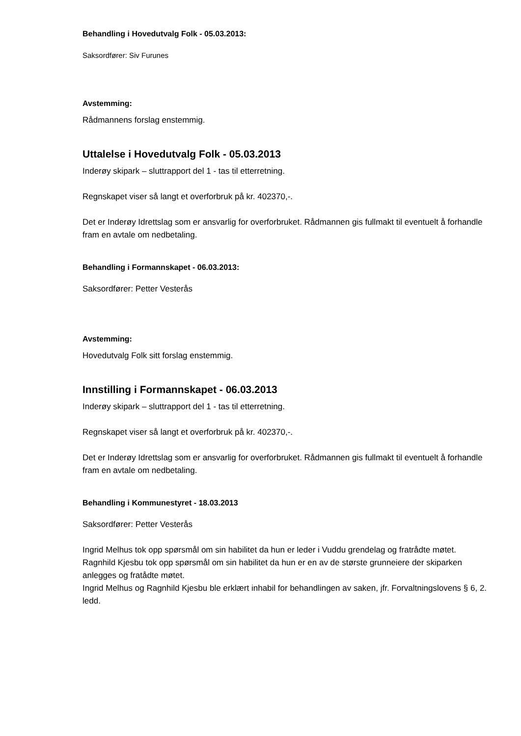Behandling i Hovedutvalg Folk - 05.03.2013:
Saksordfører: Siv Furunes
Avstemming:
Rådmannens forslag enstemmig.
Uttalelse i Hovedutvalg Folk - 05.03.2013
Inderøy skipark – sluttrapport del 1 - tas til etterretning.
Regnskapet viser så langt et overforbruk på kr. 402370,-.
Det er Inderøy Idrettslag som er ansvarlig for overforbruket. Rådmannen gis fullmakt til eventuelt å forhandle fram en avtale om nedbetaling.
Behandling i Formannskapet - 06.03.2013:
Saksordfører: Petter Vesterås
Avstemming:
Hovedutvalg Folk sitt forslag enstemmig.
Innstilling i Formannskapet - 06.03.2013
Inderøy skipark – sluttrapport del 1 - tas til etterretning.
Regnskapet viser så langt et overforbruk på kr. 402370,-.
Det er Inderøy Idrettslag som er ansvarlig for overforbruket. Rådmannen gis fullmakt til eventuelt å forhandle fram en avtale om nedbetaling.
Behandling i Kommunestyret - 18.03.2013
Saksordfører: Petter Vesterås
Ingrid Melhus tok opp spørsmål om sin habilitet da hun er leder i Vuddu grendelag og fratrådte møtet.
Ragnhild Kjesbu tok opp spørsmål om sin habilitet da hun er en av de største grunneiere der skiparken anlegges og fratådte møtet.
Ingrid Melhus og Ragnhild Kjesbu ble erklært inhabil for behandlingen av saken, jfr. Forvaltningslovens § 6, 2. ledd.